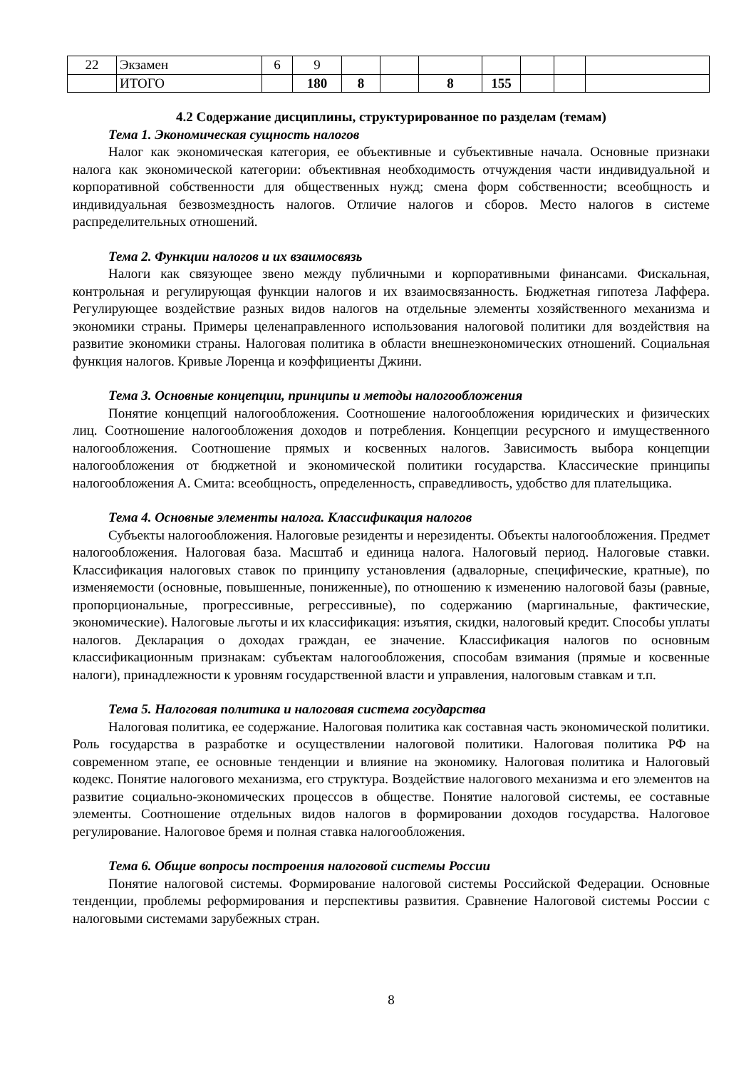| 22 | Экзамен | 6 | 9 | | | | | | | |
| | ИТОГО | | 180 | 8 | | 8 | 155 | | | |
4.2 Содержание дисциплины, структурированное по разделам (темам)
Тема 1. Экономическая сущность налогов
Налог как экономическая категория, ее объективные и субъективные начала. Основные признаки налога как экономической категории: объективная необходимость отчуждения части индивидуальной и корпоративной собственности для общественных нужд; смена форм собственности; всеобщность и индивидуальная безвозмездность налогов. Отличие налогов и сборов. Место налогов в системе распределительных отношений.
Тема 2. Функции налогов и их взаимосвязь
Налоги как связующее звено между публичными и корпоративными финансами. Фискальная, контрольная и регулирующая функции налогов и их взаимосвязанность. Бюджетная гипотеза Лаффера. Регулирующее воздействие разных видов налогов на отдельные элементы хозяйственного механизма и экономики страны. Примеры целенаправленного использования налоговой политики для воздействия на развитие экономики страны. Налоговая политика в области внешнеэкономических отношений. Социальная функция налогов. Кривые Лоренца и коэффициенты Джини.
Тема 3. Основные концепции, принципы и методы налогообложения
Понятие концепций налогообложения. Соотношение налогообложения юридических и физических лиц. Соотношение налогообложения доходов и потребления. Концепции ресурсного и имущественного налогообложения. Соотношение прямых и косвенных налогов. Зависимость выбора концепции налогообложения от бюджетной и экономической политики государства. Классические принципы налогообложения А. Смита: всеобщность, определенность, справедливость, удобство для плательщика.
Тема 4. Основные элементы налога. Классификация налогов
Субъекты налогообложения. Налоговые резиденты и нерезиденты. Объекты налогообложения. Предмет налогообложения. Налоговая база. Масштаб и единица налога. Налоговый период. Налоговые ставки. Классификация налоговых ставок по принципу установления (адвалорные, специфические, кратные), по изменяемости (основные, повышенные, пониженные), по отношению к изменению налоговой базы (равные, пропорциональные, прогрессивные, регрессивные), по содержанию (маргинальные, фактические, экономические). Налоговые льготы и их классификация: изъятия, скидки, налоговый кредит. Способы уплаты налогов. Декларация о доходах граждан, ее значение. Классификация налогов по основным классификационным признакам: субъектам налогообложения, способам взимания (прямые и косвенные налоги), принадлежности к уровням государственной власти и управления, налоговым ставкам и т.п.
Тема 5. Налоговая политика и налоговая система государства
Налоговая политика, ее содержание. Налоговая политика как составная часть экономической политики. Роль государства в разработке и осуществлении налоговой политики. Налоговая политика РФ на современном этапе, ее основные тенденции и влияние на экономику. Налоговая политика и Налоговый кодекс. Понятие налогового механизма, его структура. Воздействие налогового механизма и его элементов на развитие социально-экономических процессов в обществе. Понятие налоговой системы, ее составные элементы. Соотношение отдельных видов налогов в формировании доходов государства. Налоговое регулирование. Налоговое бремя и полная ставка налогообложения.
Тема 6. Общие вопросы построения налоговой системы России
Понятие налоговой системы. Формирование налоговой системы Российской Федерации. Основные тенденции, проблемы реформирования и перспективы развития. Сравнение Налоговой системы России с налоговыми системами зарубежных стран.
8